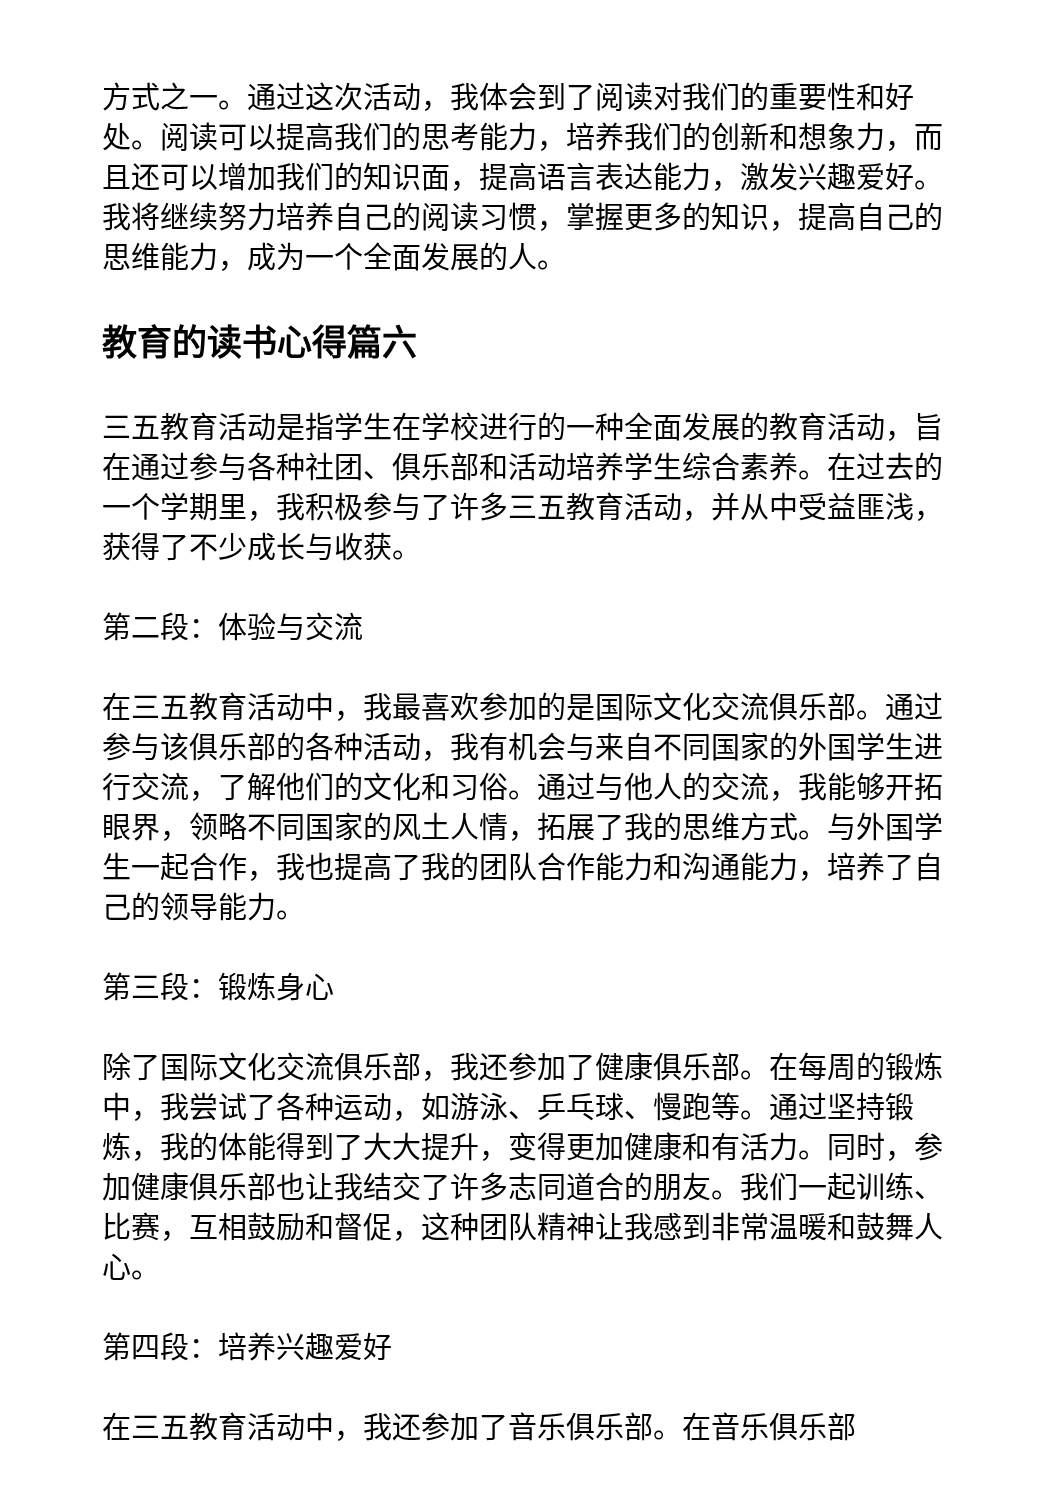方式之一。通过这次活动，我体会到了阅读对我们的重要性和好处。阅读可以提高我们的思考能力，培养我们的创新和想象力，而且还可以增加我们的知识面，提高语言表达能力，激发兴趣爱好。我将继续努力培养自己的阅读习惯，掌握更多的知识，提高自己的思维能力，成为一个全面发展的人。
教育的读书心得篇六
三五教育活动是指学生在学校进行的一种全面发展的教育活动，旨在通过参与各种社团、俱乐部和活动培养学生综合素养。在过去的一个学期里，我积极参与了许多三五教育活动，并从中受益匪浅，获得了不少成长与收获。
第二段：体验与交流
在三五教育活动中，我最喜欢参加的是国际文化交流俱乐部。通过参与该俱乐部的各种活动，我有机会与来自不同国家的外国学生进行交流，了解他们的文化和习俗。通过与他人的交流，我能够开拓眼界，领略不同国家的风土人情，拓展了我的思维方式。与外国学生一起合作，我也提高了我的团队合作能力和沟通能力，培养了自己的领导能力。
第三段：锻炼身心
除了国际文化交流俱乐部，我还参加了健康俱乐部。在每周的锻炼中，我尝试了各种运动，如游泳、乒乓球、慢跑等。通过坚持锻炼，我的体能得到了大大提升，变得更加健康和有活力。同时，参加健康俱乐部也让我结交了许多志同道合的朋友。我们一起训练、比赛，互相鼓励和督促，这种团队精神让我感到非常温暖和鼓舞人心。
第四段：培养兴趣爱好
在三五教育活动中，我还参加了音乐俱乐部。在音乐俱乐部